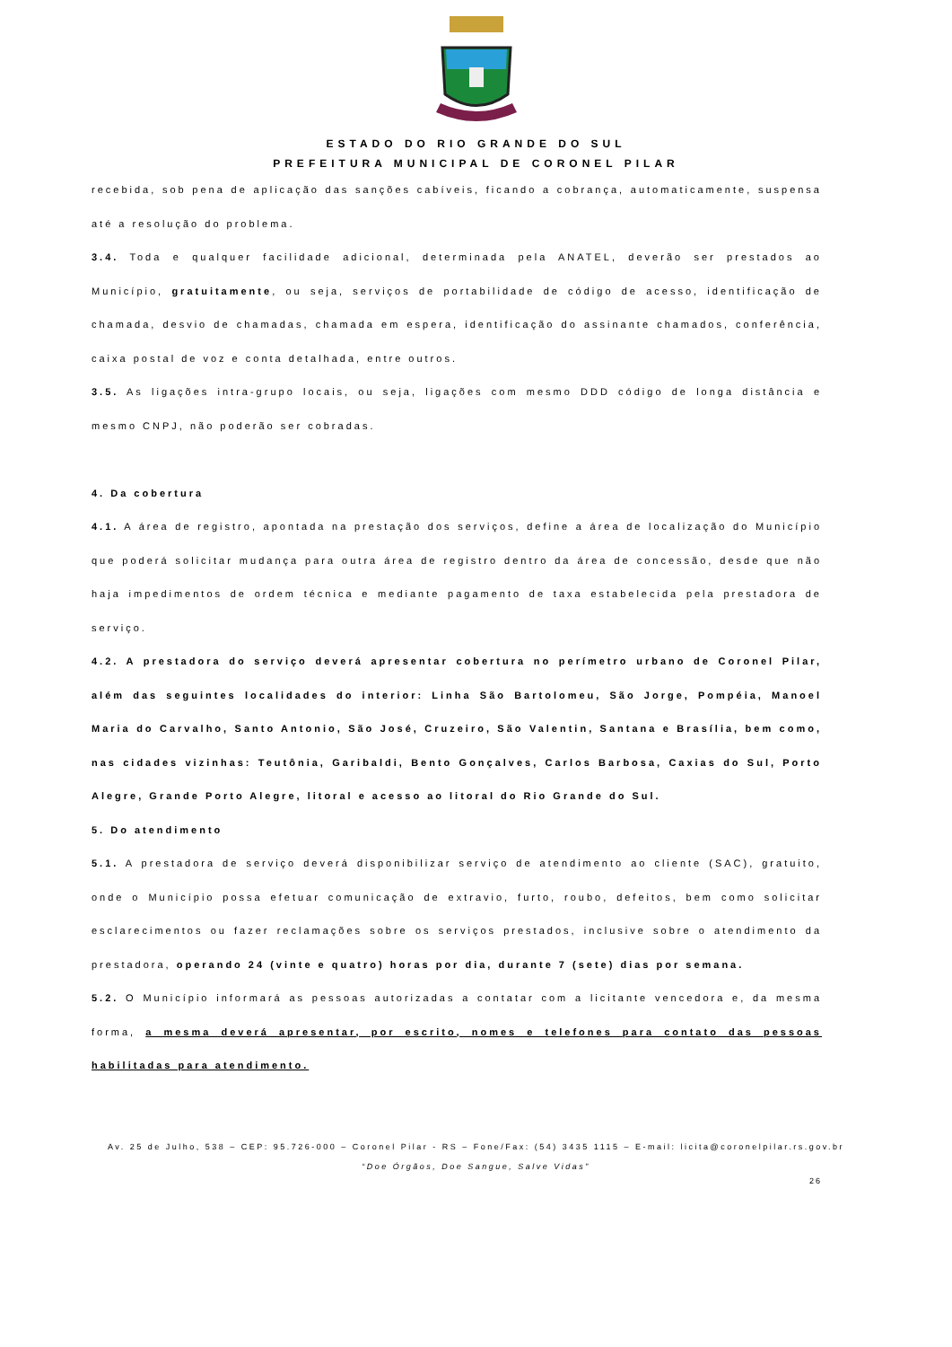ESTADO DO RIO GRANDE DO SUL
PREFEITURA MUNICIPAL DE CORONEL PILAR
recebida, sob pena de aplicação das sanções cabíveis, ficando a cobrança, automaticamente, suspensa até a resolução do problema.
3.4. Toda e qualquer facilidade adicional, determinada pela ANATEL, deverão ser prestados ao Município, gratuitamente, ou seja, serviços de portabilidade de código de acesso, identificação de chamada, desvio de chamadas, chamada em espera, identificação do assinante chamados, conferência, caixa postal de voz e conta detalhada, entre outros.
3.5. As ligações intra-grupo locais, ou seja, ligações com mesmo DDD código de longa distância e mesmo CNPJ, não poderão ser cobradas.
4. Da cobertura
4.1. A área de registro, apontada na prestação dos serviços, define a área de localização do Município que poderá solicitar mudança para outra área de registro dentro da área de concessão, desde que não haja impedimentos de ordem técnica e mediante pagamento de taxa estabelecida pela prestadora de serviço.
4.2. A prestadora do serviço deverá apresentar cobertura no perímetro urbano de Coronel Pilar, além das seguintes localidades do interior: Linha São Bartolomeu, São Jorge, Pompéia, Manoel Maria do Carvalho, Santo Antonio, São José, Cruzeiro, São Valentin, Santana e Brasília, bem como, nas cidades vizinhas: Teutônia, Garibaldi, Bento Gonçalves, Carlos Barbosa, Caxias do Sul, Porto Alegre, Grande Porto Alegre, litoral e acesso ao litoral do Rio Grande do Sul.
5. Do atendimento
5.1. A prestadora de serviço deverá disponibilizar serviço de atendimento ao cliente (SAC), gratuito, onde o Município possa efetuar comunicação de extravio, furto, roubo, defeitos, bem como solicitar esclarecimentos ou fazer reclamações sobre os serviços prestados, inclusive sobre o atendimento da prestadora, operando 24 (vinte e quatro) horas por dia, durante 7 (sete) dias por semana.
5.2. O Município informará as pessoas autorizadas a contatar com a licitante vencedora e, da mesma forma, a mesma deverá apresentar, por escrito, nomes e telefones para contato das pessoas habilitadas para atendimento.
Av. 25 de Julho, 538 – CEP: 95.726-000 – Coronel Pilar - RS – Fone/Fax: (54) 3435 1115 – E-mail: licita@coronelpilar.rs.gov.br
“Doe Órgãos, Doe Sangue, Salve Vidas”
26